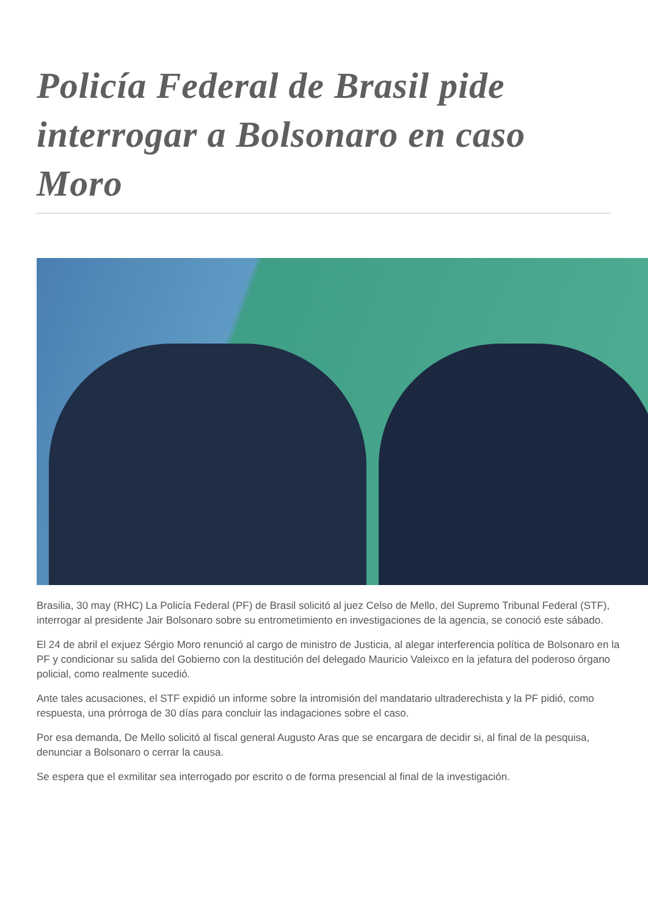Policía Federal de Brasil pide interrogar a Bolsonaro en caso Moro
Brasilia, 30 may (RHC) La Policía Federal (PF) de Brasil solicitó al juez Celso de Mello, del Supremo Tribunal Federal (STF), interrogar al presidente Jair Bolsonaro sobre su entrometimiento en investigaciones de la agencia, se conoció este sábado.
El 24 de abril el exjuez Sérgio Moro renunció al cargo de ministro de Justicia, al alegar interferencia política de Bolsonaro en la PF y condicionar su salida del Gobierno con la destitución del delegado Mauricio Valeixco en la jefatura del poderoso órgano policial, como realmente sucedió.
Ante tales acusaciones, el STF expidió un informe sobre la intromisión del mandatario ultraderechista y la PF pidió, como respuesta, una prórroga de 30 días para concluir las indagaciones sobre el caso.
Por esa demanda, De Mello solicitó al fiscal general Augusto Aras que se encargara de decidir si, al final de la pesquisa, denunciar a Bolsonaro o cerrar la causa.
Se espera que el exmilitar sea interrogado por escrito o de forma presencial al final de la investigación.